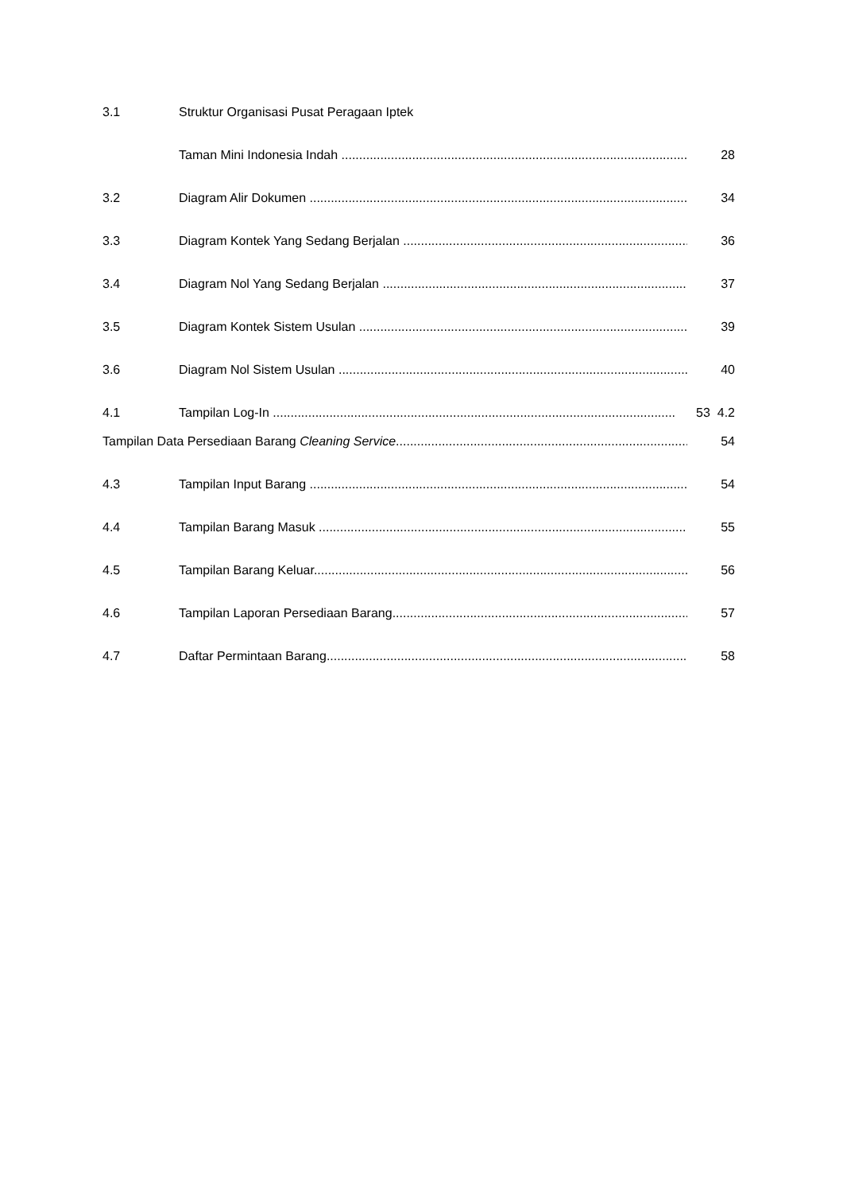3.1 Struktur Organisasi Pusat Peragaan Iptek
Taman Mini Indonesia Indah ...................................................................................................... 28
3.2 Diagram Alir Dokumen .............................................................................................................. 34
3.3 Diagram Kontek Yang Sedang Berjalan ........................................................................................... 36
3.4 Diagram Nol Yang Sedang Berjalan .............................................................................................. 37
3.5 Diagram Kontek Sistem Usulan ................................................................................................... 39
3.6 Diagram Nol Sistem Usulan ...................................................................................................... 40
4.1 Tampilan Log-In .................................................................................................................. 53 4.2
Tampilan Data Persediaan Barang Cleaning Service........................................................................................... 54
4.3 Tampilan Input Barang ............................................................................................................. 54
4.4 Tampilan Barang Masuk ............................................................................................................ 55
4.5 Tampilan Barang Keluar............................................................................................................. 56
4.6 Tampilan Laporan Persediaan Barang........................................................................................... 57
4.7 Daftar Permintaan Barang.......................................................................................................... 58